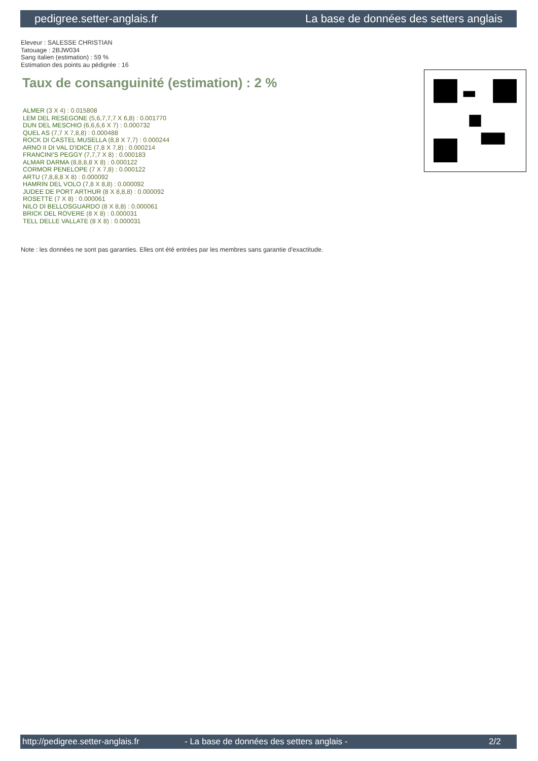pedigree.setter-anglais.fr La base de données des setters anglais
Eleveur : SALESSE CHRISTIAN
Tatouage : 2BJW034
Sang italien (estimation) : 59 %
Estimation des points au pédigrée : 16
Taux de consanguinité (estimation) : 2 %
ALMER (3 X 4) : 0.015808
LEM DEL RESEGONE (5,6,7,7,7 X 6,8) : 0.001770
DUN DEL MESCHIO (6,6,6,6 X 7) : 0.000732
QUEL AS (7,7 X 7,8,8) : 0.000488
ROCK DI CASTEL MUSELLA (8,8 X 7,7) : 0.000244
ARNO II DI VAL D'IDICE (7,8 X 7,8) : 0.000214
FRANCINI'S PEGGY (7,7,7 X 8) : 0.000183
ALMAR DARMA (8,8,8,8 X 8) : 0.000122
CORMOR PENELOPE (7 X 7,8) : 0.000122
ARTU (7,8,8,8 X 8) : 0.000092
HAMRIN DEL VOLO (7,8 X 8,8) : 0.000092
JUDEE DE PORT ARTHUR (8 X 8,8,8) : 0.000092
ROSETTE (7 X 8) : 0.000061
NILO DI BELLOSGUARDO (8 X 8,8) : 0.000061
BRICK DEL ROVERE (8 X 8) : 0.000031
TELL DELLE VALLATE (8 X 8) : 0.000031
Note : les données ne sont pas garanties. Elles ont été entrées par les membres sans garantie d'exactitude.
http://pedigree.setter-anglais.fr - La base de données des setters anglais - 2/2